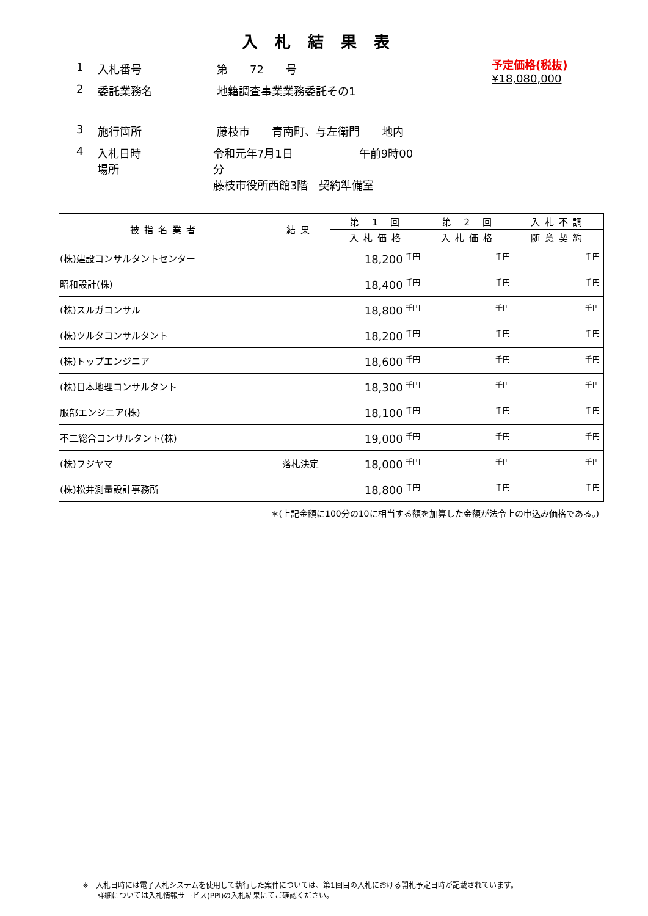入札結果表
1 入札番号 第　　72　　号
2 委託業務名 地籍調査事業業務委託その1
3 施行箇所 藤枝市　　青南町、与左衛門　　地内
4 入札日時
場所 令和元年7月1日　　　　　　午前9時00分
藤枝市役所西館3階　契約準備室
予定価格(税抜)
¥18,080,000
| 被指名業者 | 結果 | 第 1 回 | 第 2 回 | 入札不調 |
| --- | --- | --- | --- | --- |
| | | 入札価格 | 入札価格 | 随意契約 |
| (株)建設コンサルタントセンター | | 18,200 <sup>千円</sup> | <sup>千円</sup> | <sup>千円</sup> |
| 昭和設計(株) | | 18,400 <sup>千円</sup> | <sup>千円</sup> | <sup>千円</sup> |
| (株)スルガコンサル | | 18,800 <sup>千円</sup> | <sup>千円</sup> | <sup>千円</sup> |
| (株)ツルタコンサルタント | | 18,200 <sup>千円</sup> | <sup>千円</sup> | <sup>千円</sup> |
| (株)トップエンジニア | | 18,600 <sup>千円</sup> | <sup>千円</sup> | <sup>千円</sup> |
| (株)日本地理コンサルタント | | 18,300 <sup>千円</sup> | <sup>千円</sup> | <sup>千円</sup> |
| 服部エンジニア(株) | | 18,100 <sup>千円</sup> | <sup>千円</sup> | <sup>千円</sup> |
| 不二総合コンサルタント(株) | | 19,000 <sup>千円</sup> | <sup>千円</sup> | <sup>千円</sup> |
| (株)フジヤマ | 落札決定 | 18,000 <sup>千円</sup> | <sup>千円</sup> | <sup>千円</sup> |
| (株)松井測量設計事務所 | | 18,800 <sup>千円</sup> | <sup>千円</sup> | <sup>千円</sup> |
＊(上記金額に100分の10に相当する額を加算した金額が法令上の申込み価格である。)
※　入札日時には電子入札システムを使用して執行した案件については、第1回目の入札における開札予定日時が記載されています。
　　詳細については入札情報サービス(PPI)の入札結果にてご確認ください。